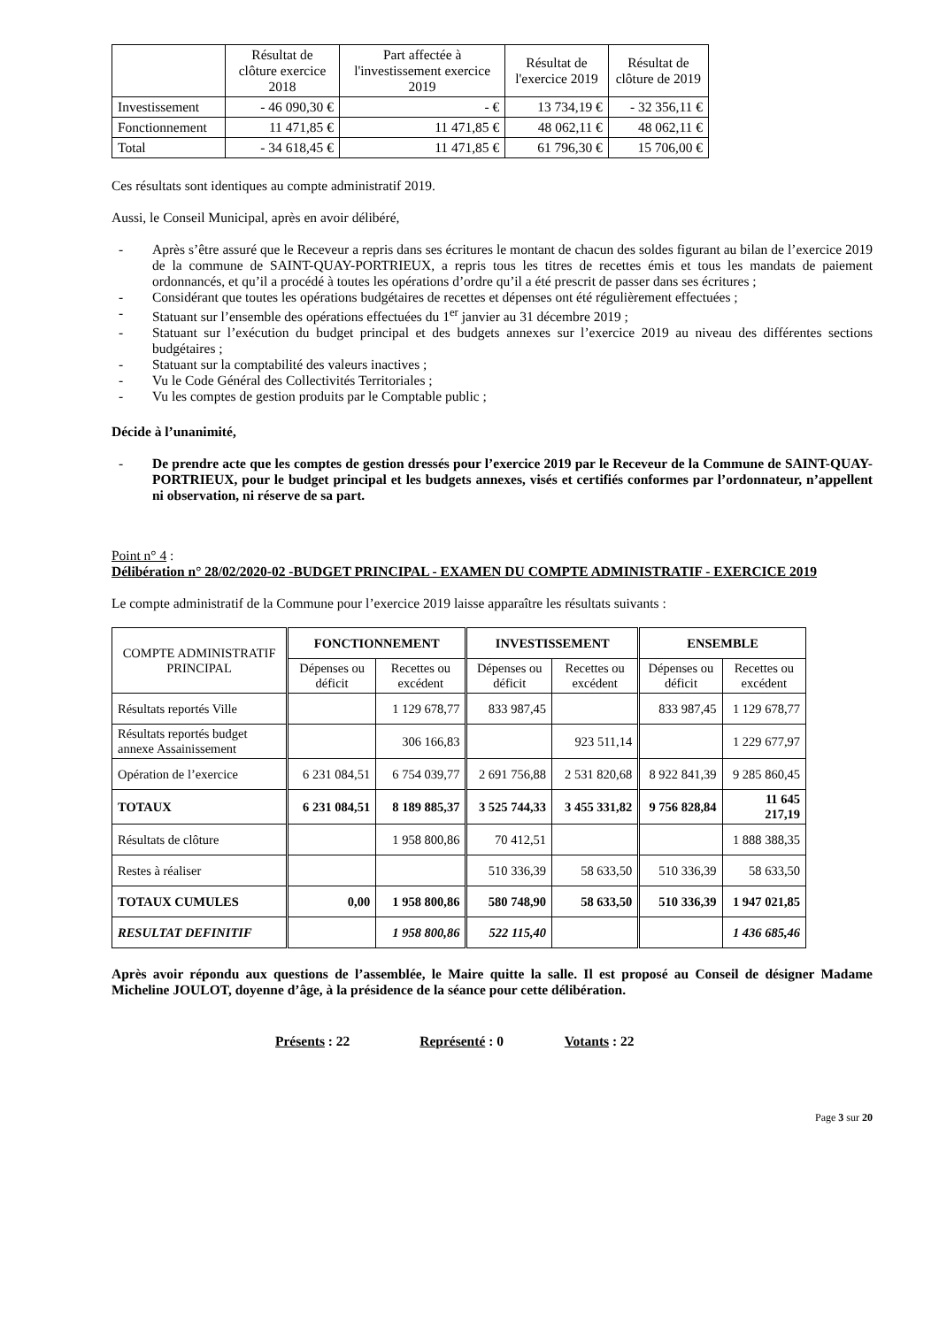| | Résultat de clôture exercice 2018 | Part affectée à l'investissement exercice 2019 | Résultat de l'exercice 2019 | Résultat de clôture de 2019 |
| Investissement | - 46 090,30 € | - € | 13 734,19 € | - 32 356,11 € |
| Fonctionnement | 11 471,85 € | 11 471,85 € | 48 062,11 € | 48 062,11 € |
| Total | - 34 618,45 € | 11 471,85 € | 61 796,30 € | 15 706,00 € |
Ces résultats sont identiques au compte administratif 2019.
Aussi, le Conseil Municipal, après en avoir délibéré,
- Après s’être assuré que le Receveur a repris dans ses écritures le montant de chacun des soldes figurant au bilan de l’exercice 2019 de la commune de SAINT-QUAY-PORTRIEUX, a repris tous les titres de recettes émis et tous les mandats de paiement ordonnancés, et qu’il a procédé à toutes les opérations d’ordre qu’il a été prescrit de passer dans ses écritures ;
- Considérant que toutes les opérations budgétaires de recettes et dépenses ont été régulièrement effectuées ;
- Statuant sur l’ensemble des opérations effectuées du 1<sup>er</sup> janvier au 31 décembre 2019 ;
- Statuant sur l’exécution du budget principal et des budgets annexes sur l’exercice 2019 au niveau des différentes sections budgétaires ;
- Statuant sur la comptabilité des valeurs inactives ;
- Vu le Code Général des Collectivités Territoriales ;
- Vu les comptes de gestion produits par le Comptable public ;
Décide à l’unanimité,
- De prendre acte que les comptes de gestion dressés pour l’exercice 2019 par le Receveur de la Commune de SAINT-QUAY-PORTRIEUX, pour le budget principal et les budgets annexes, visés et certifiés conformes par l’ordonnateur, n’appellent ni observation, ni réserve de sa part.
Point n° 4 :
Délibération n° 28/02/2020-02 -BUDGET PRINCIPAL - EXAMEN DU COMPTE ADMINISTRATIF - EXERCICE 2019
Le compte administratif de la Commune pour l’exercice 2019 laisse apparaître les résultats suivants :
| COMPTE ADMINISTRATIF PRINCIPAL | FONCTIONNEMENT | | INVESTISSEMENT | | ENSEMBLE | |
| | Dépenses ou déficit | Recettes ou excédent | Dépenses ou déficit | Recettes ou excédent | Dépenses ou déficit | Recettes ou excédent |
| Résultats reportés Ville | | 1 129 678,77 | 833 987,45 | | 833 987,45 | 1 129 678,77 |
| Résultats reportés budget annexe Assainissement | | 306 166,83 | | 923 511,14 | | 1 229 677,97 |
| Opération de l’exercice | 6 231 084,51 | 6 754 039,77 | 2 691 756,88 | 2 531 820,68 | 8 922 841,39 | 9 285 860,45 |
| TOTAUX | 6 231 084,51 | 8 189 885,37 | 3 525 744,33 | 3 455 331,82 | 9 756 828,84 | 11 645 217,19 |
| Résultats de clôture | | 1 958 800,86 | 70 412,51 | | | 1 888 388,35 |
| Restes à réaliser | | | 510 336,39 | 58 633,50 | 510 336,39 | 58 633,50 |
| TOTAUX CUMULES | 0,00 | 1 958 800,86 | 580 748,90 | 58 633,50 | 510 336,39 | 1 947 021,85 |
| RESULTAT DEFINITIF | | 1 958 800,86 | 522 115,40 | | | 1 436 685,46 |
Après avoir répondu aux questions de l’assemblée, le Maire quitte la salle. Il est proposé au Conseil de désigner Madame Micheline JOULOT, doyenne d’âge, à la présidence de la séance pour cette délibération.
Présents : 22 Représenté : 0 Votants : 22
Page 3 sur 20